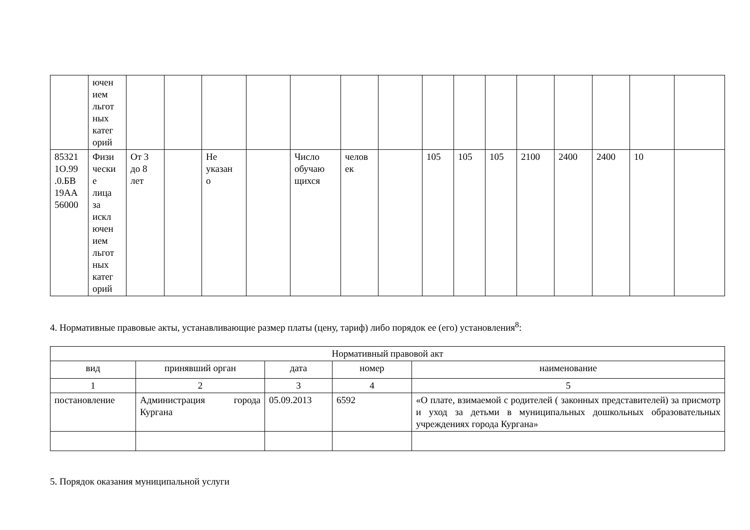| | ючен ием льгот ных катег орий | | | | | | | | | | | | | | | |
| 85321 1О.99 .0.БВ 19АА 56000 | Физи чески е лица за искл ючен ием льгот ных катег орий | От 3 до 8 лет | | Не указан о | | Число обучаю щихся | челов ек | | 105 | 105 | 105 | 2100 | 2400 | 2400 | 10 | |
4. Нормативные правовые акты, устанавливающие размер платы (цену, тариф) либо порядок ее (его) установления<sup>8</sup>:
| Нормативный правовой акт | | | | |
| --- | --- | --- | --- | --- |
| вид | принявший орган | дата | номер | наименование |
| 1 | 2 | 3 | 4 | 5 |
| постановление | Администрация города Кургана | 05.09.2013 | 6592 | «О плате, взимаемой с родителей ( законных представителей) за присмотр и уход за детьми в муниципальных дошкольных образовательных учреждениях города Кургана» |
5. Порядок оказания муниципальной услуги